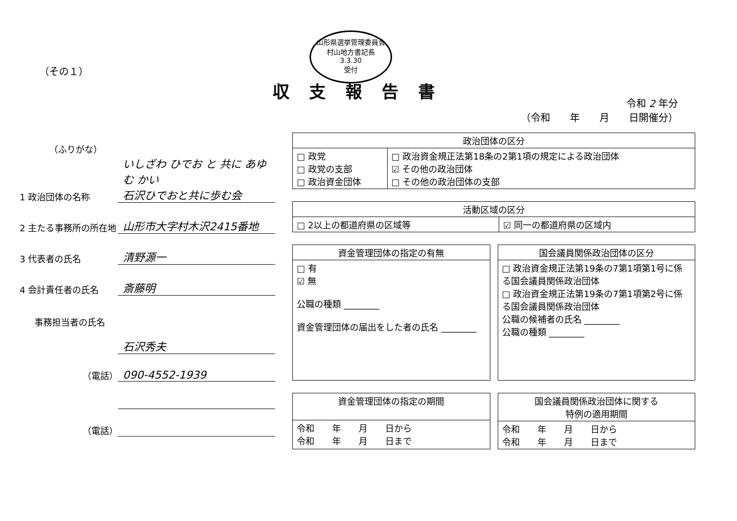（その１）
山形県選挙管理委員会
村山地方書記長
3.3.30
受付
収支報告書
令和 2 年分
（令和　　年　　月　　日開催分）
（ふりがな）
1 政治団体の名称
いしざわ ひでお と 共に あゆむ かい
石沢ひでおと共に歩む会
2 主たる事務所の所在地
山形市大字村木沢2415番地
3 代表者の氏名
清野源一
4 会計責任者の氏名
斎藤明
事務担当者の氏名
石沢秀夫
（電話）
090-4552-1939
（電話）
| 政治団体の区分 | |
| --- | --- |
| □ 政党 □ 政党の支部 □ 政治資金団体 | □ 政治資金規正法第18条の2第1項の規定による政治団体 ☑ その他の政治団体 □ その他の政治団体の支部 |
| 活動区域の区分 | |
| --- | --- |
| □ 2以上の都道府県の区域等 | ☑ 同一の都道府県の区域内 |
| 資金管理団体の指定の有無 |
| --- |
| □ 有 ☑ 無 公職の種類 ________ 資金管理団体の届出をした者の氏名 ________ |
| 国会議員関係政治団体の区分 |
| --- |
| □ 政治資金規正法第19条の7第1項第1号に係る国会議員関係政治団体 □ 政治資金規正法第19条の7第1項第2号に係る国会議員関係政治団体 公職の候補者の氏名 ________ 公職の種類 ________ |
| 資金管理団体の指定の期間 |
| --- |
| 令和 年 月 日から 令和 年 月 日まで |
| 国会議員関係政治団体に関する 特例の適用期間 |
| --- |
| 令和 年 月 日から 令和 年 月 日まで |